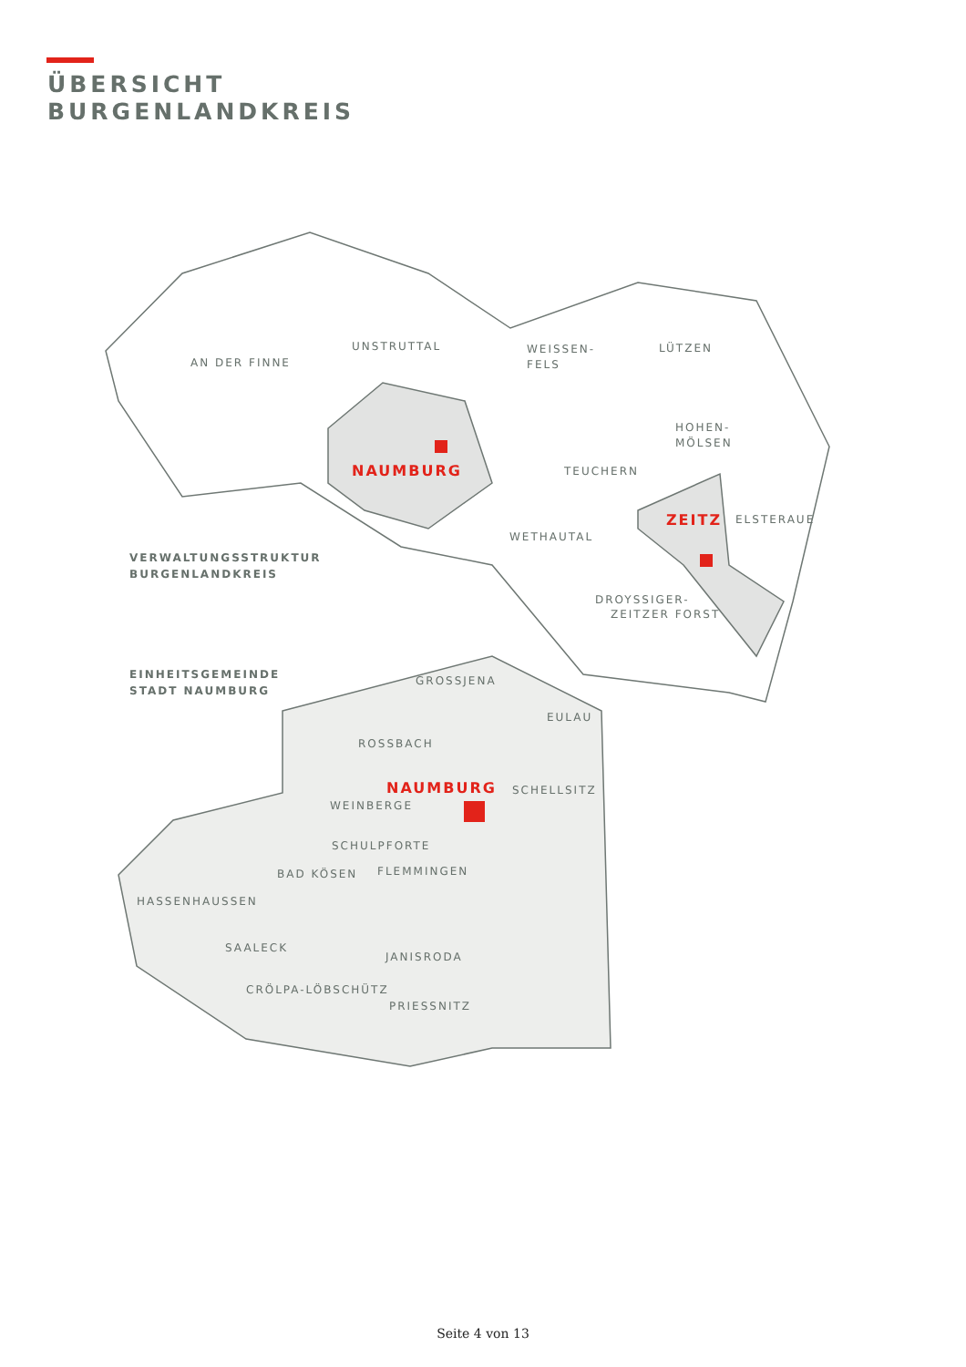ÜBERSICHT
BURGENLANDKREIS
AN DER FINNE
UNSTRUTTAL
WEISSEN-
FELS
LÜTZEN
HOHEN-
MÖLSEN
NAUMBURG
TEUCHERN
ZEITZ
ELSTERAUE
WETHAUTAL
VERWALTUNGSSTRUKTUR
BURGENLANDKREIS
DROYSSIGER-
ZEITZER FORST
EINHEITSGEMEINDE
STADT NAUMBURG
GROSSJENA
EULAU
ROSSBACH
NAUMBURG
SCHELLSITZ
WEINBERGE
SCHULPFORTE
BAD KÖSEN
FLEMMINGEN
HASSENHAUSSEN
SAALECK
JANISRODA
CRÖLPA-LÖBSCHÜTZ
PRIESSNITZ
Seite 4 von 13